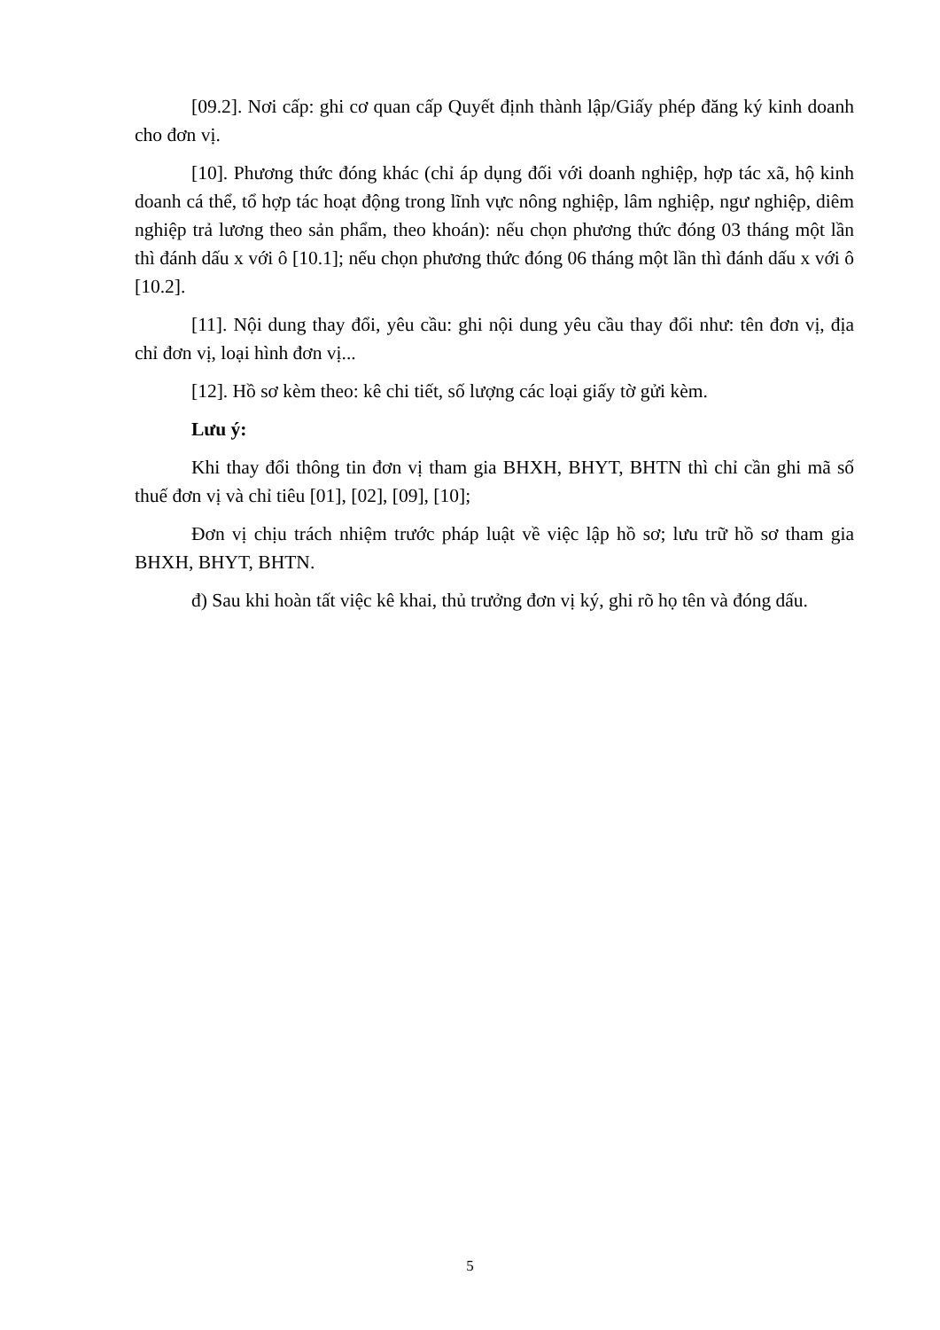[09.2]. Nơi cấp: ghi cơ quan cấp Quyết định thành lập/Giấy phép đăng ký kinh doanh cho đơn vị.
[10]. Phương thức đóng khác (chỉ áp dụng đối với doanh nghiệp, hợp tác xã, hộ kinh doanh cá thể, tổ hợp tác hoạt động trong lĩnh vực nông nghiệp, lâm nghiệp, ngư nghiệp, diêm nghiệp trả lương theo sản phẩm, theo khoán): nếu chọn phương thức đóng 03 tháng một lần thì đánh dấu x với ô [10.1]; nếu chọn phương thức đóng 06 tháng một lần thì đánh dấu x với ô [10.2].
[11]. Nội dung thay đổi, yêu cầu: ghi nội dung yêu cầu thay đổi như: tên đơn vị, địa chỉ đơn vị, loại hình đơn vị...
[12]. Hồ sơ kèm theo: kê chi tiết, số lượng các loại giấy tờ gửi kèm.
Lưu ý:
Khi thay đổi thông tin đơn vị tham gia BHXH, BHYT, BHTN thì chỉ cần ghi mã số thuế đơn vị và chỉ tiêu [01], [02], [09], [10];
Đơn vị chịu trách nhiệm trước pháp luật về việc lập hồ sơ; lưu trữ hồ sơ tham gia BHXH, BHYT, BHTN.
đ) Sau khi hoàn tất việc kê khai, thủ trưởng đơn vị ký, ghi rõ họ tên và đóng dấu.
5